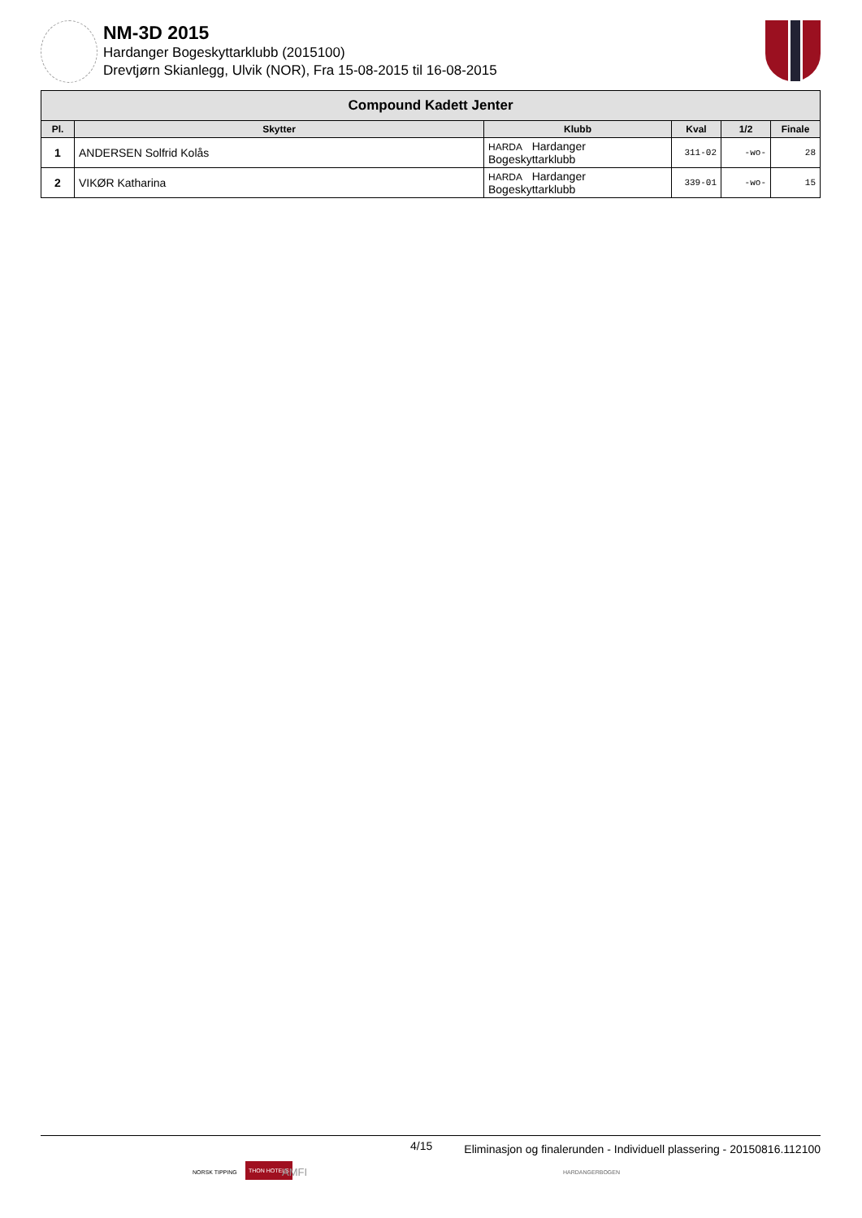NM-3D 2015
Hardanger Bogeskyttarklubb (2015100)
Drevtjørn Skianlegg, Ulvik (NOR), Fra 15-08-2015 til 16-08-2015
| Compound Kadett Jenter | | | | | |
| --- | --- | --- | --- | --- | --- |
| Pl. | Skytter | Klubb | Kval | 1/2 | Finale |
| 1 | ANDERSEN Solfrid Kolås | HARDA Hardanger Bogeskyttarklubb | 311-02 | -wo- | 28 |
| 2 | VIKØR Katharina | HARDA Hardanger Bogeskyttarklubb | 339-01 | -wo- | 15 |
4/15 Eliminasjon og finalerunden - Individuell plassering - 20150816.112100
NORSK TIPPING
THON HOTELS
AMFI HARDANGERBOGEN